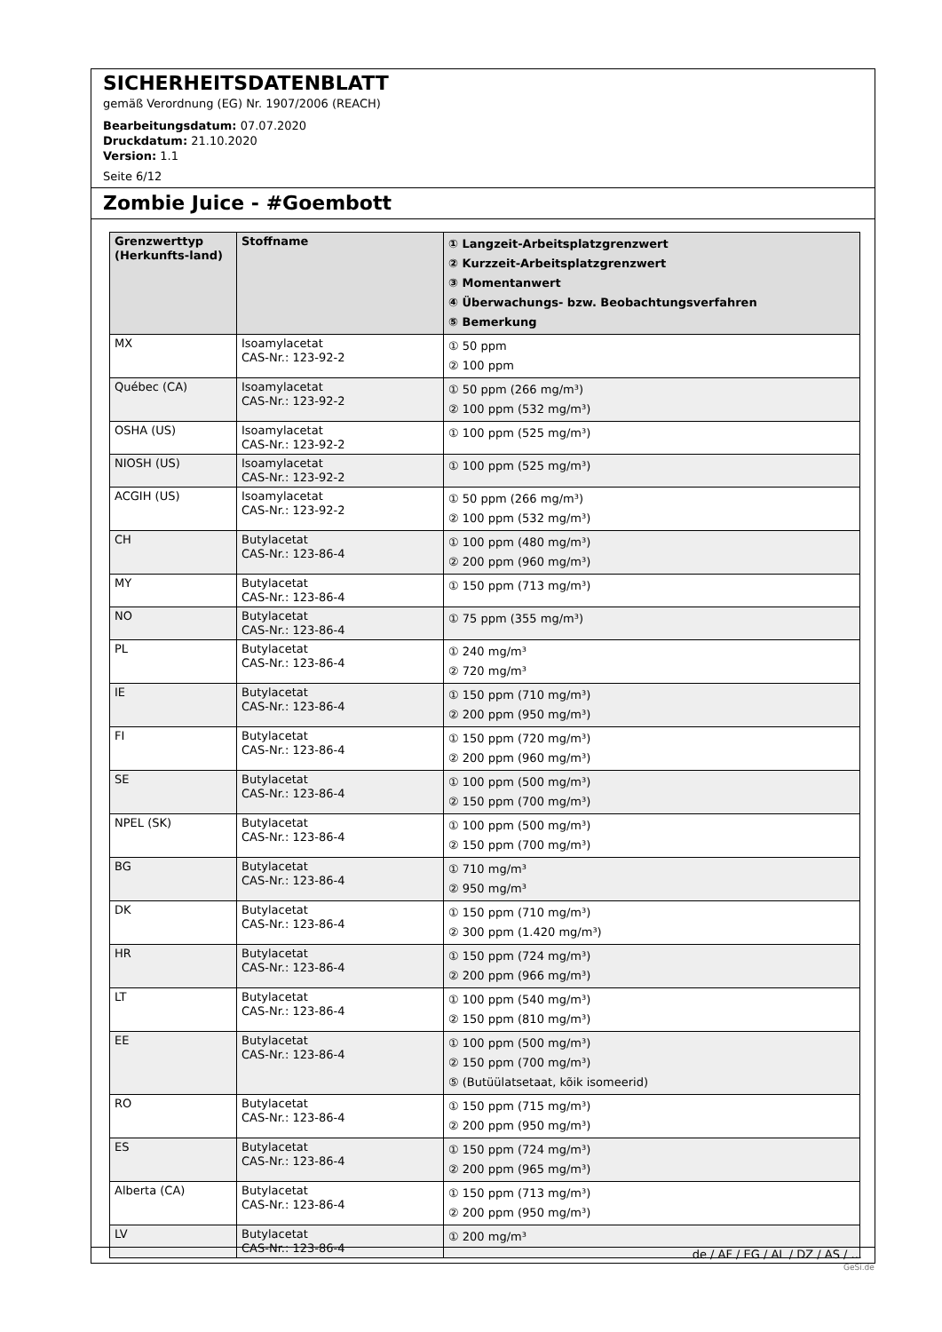SICHERHEITSDATENBLATT
gemäß Verordnung (EG) Nr. 1907/2006 (REACH)
Bearbeitungsdatum: 07.07.2020
Druckdatum: 21.10.2020
Version: 1.1
Seite 6/12
Zombie Juice - #Goembott
| Grenzwerttyp (Herkunfts-land) | Stoffname | ① Langzeit-Arbeitsplatzgrenzwert ② Kurzzeit-Arbeitsplatzgrenzwert ③ Momentanwert ④ Überwachungs- bzw. Beobachtungsverfahren ⑤ Bemerkung |
| --- | --- | --- |
| MX | Isoamylacetat CAS-Nr.: 123-92-2 | ① 50 ppm ② 100 ppm |
| Québec (CA) | Isoamylacetat CAS-Nr.: 123-92-2 | ① 50 ppm (266 mg/m³) ② 100 ppm (532 mg/m³) |
| OSHA (US) | Isoamylacetat CAS-Nr.: 123-92-2 | ① 100 ppm (525 mg/m³) |
| NIOSH (US) | Isoamylacetat CAS-Nr.: 123-92-2 | ① 100 ppm (525 mg/m³) |
| ACGIH (US) | Isoamylacetat CAS-Nr.: 123-92-2 | ① 50 ppm (266 mg/m³) ② 100 ppm (532 mg/m³) |
| CH | Butylacetat CAS-Nr.: 123-86-4 | ① 100 ppm (480 mg/m³) ② 200 ppm (960 mg/m³) |
| MY | Butylacetat CAS-Nr.: 123-86-4 | ① 150 ppm (713 mg/m³) |
| NO | Butylacetat CAS-Nr.: 123-86-4 | ① 75 ppm (355 mg/m³) |
| PL | Butylacetat CAS-Nr.: 123-86-4 | ① 240 mg/m³ ② 720 mg/m³ |
| IE | Butylacetat CAS-Nr.: 123-86-4 | ① 150 ppm (710 mg/m³) ② 200 ppm (950 mg/m³) |
| FI | Butylacetat CAS-Nr.: 123-86-4 | ① 150 ppm (720 mg/m³) ② 200 ppm (960 mg/m³) |
| SE | Butylacetat CAS-Nr.: 123-86-4 | ① 100 ppm (500 mg/m³) ② 150 ppm (700 mg/m³) |
| NPEL (SK) | Butylacetat CAS-Nr.: 123-86-4 | ① 100 ppm (500 mg/m³) ② 150 ppm (700 mg/m³) |
| BG | Butylacetat CAS-Nr.: 123-86-4 | ① 710 mg/m³ ② 950 mg/m³ |
| DK | Butylacetat CAS-Nr.: 123-86-4 | ① 150 ppm (710 mg/m³) ② 300 ppm (1.420 mg/m³) |
| HR | Butylacetat CAS-Nr.: 123-86-4 | ① 150 ppm (724 mg/m³) ② 200 ppm (966 mg/m³) |
| LT | Butylacetat CAS-Nr.: 123-86-4 | ① 100 ppm (540 mg/m³) ② 150 ppm (810 mg/m³) |
| EE | Butylacetat CAS-Nr.: 123-86-4 | ① 100 ppm (500 mg/m³) ② 150 ppm (700 mg/m³) ⑤ (Butüülatsetaat, kõik isomeerid) |
| RO | Butylacetat CAS-Nr.: 123-86-4 | ① 150 ppm (715 mg/m³) ② 200 ppm (950 mg/m³) |
| ES | Butylacetat CAS-Nr.: 123-86-4 | ① 150 ppm (724 mg/m³) ② 200 ppm (965 mg/m³) |
| Alberta (CA) | Butylacetat CAS-Nr.: 123-86-4 | ① 150 ppm (713 mg/m³) ② 200 ppm (950 mg/m³) |
| LV | Butylacetat CAS-Nr.: 123-86-4 | ① 200 mg/m³ |
de / AF / EG / AL / DZ / AS / ...
GeSi.de